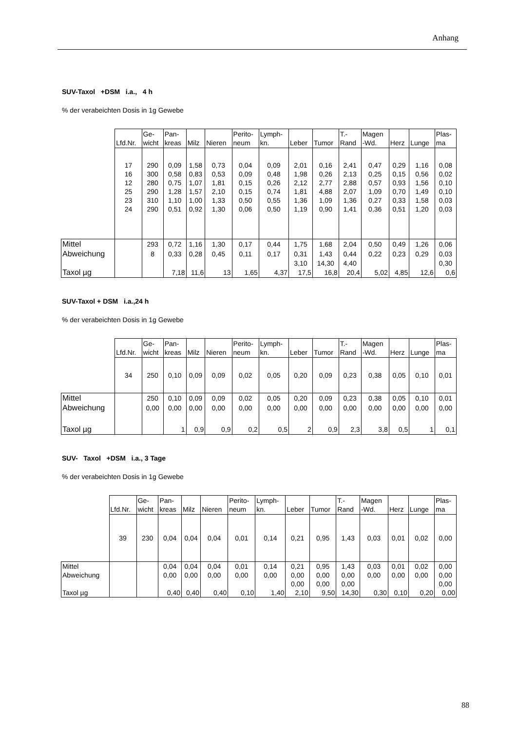Anhang
SUV-Taxol +DSM i.a., 4 h
% der verabeichten Dosis in 1g Gewebe
| | Lfd.Nr. | Ge- wicht | Pan- kreas | Milz | Nieren | Perito- neum | Lymph- kn. | Leber | Tumor | T.- Rand | Magen -Wd. | Herz | Lunge | Plas- ma |
| --- | --- | --- | --- | --- | --- | --- | --- | --- | --- | --- | --- | --- | --- | --- |
| | 17 | 290 | 0,09 | 1,58 | 0,73 | 0,04 | 0,09 | 2,01 | 0,16 | 2,41 | 0,47 | 0,29 | 1,16 | 0,08 |
| | 16 | 300 | 0,58 | 0,83 | 0,53 | 0,09 | 0,48 | 1,98 | 0,26 | 2,13 | 0,25 | 0,15 | 0,56 | 0,02 |
| | 12 | 280 | 0,75 | 1,07 | 1,81 | 0,15 | 0,26 | 2,12 | 2,77 | 2,88 | 0,57 | 0,93 | 1,56 | 0,10 |
| | 25 | 290 | 1,28 | 1,57 | 2,10 | 0,15 | 0,74 | 1,81 | 4,88 | 2,07 | 1,09 | 0,70 | 1,49 | 0,10 |
| | 23 | 310 | 1,10 | 1,00 | 1,33 | 0,50 | 0,55 | 1,36 | 1,09 | 1,36 | 0,27 | 0,33 | 1,58 | 0,03 |
| | 24 | 290 | 0,51 | 0,92 | 1,30 | 0,06 | 0,50 | 1,19 | 0,90 | 1,41 | 0,36 | 0,51 | 1,20 | 0,03 |
| Mittel | | 293 | 0,72 | 1,16 | 1,30 | 0,17 | 0,44 | 1,75 | 1,68 | 2,04 | 0,50 | 0,49 | 1,26 | 0,06 |
| Abweichung | | 8 | 0,33 | 0,28 | 0,45 | 0,11 | 0,17 | 0,31 | 1,43 | 0,44 | 0,22 | 0,23 | 0,29 | 0,03 |
| | | | | | | | | 3,10 | 14,30 | 4,40 | | | | 0,30 |
| Taxol µg | | | 7,18 | 11,6 | 13 | 1,65 | 4,37 | 17,5 | 16,8 | 20,4 | 5,02 | 4,85 | 12,6 | 0,6 |
SUV-Taxol + DSM i.a.,24 h
% der verabeichten Dosis in 1g Gewebe
| | Lfd.Nr. | Ge- wicht | Pan- kreas | Milz | Nieren | Perito- neum | Lymph- kn. | Leber | Tumor | T.- Rand | Magen -Wd. | Herz | Lunge | Plas- ma |
| --- | --- | --- | --- | --- | --- | --- | --- | --- | --- | --- | --- | --- | --- | --- |
| | 34 | 250 | 0,10 | 0,09 | 0,09 | 0,02 | 0,05 | 0,20 | 0,09 | 0,23 | 0,38 | 0,05 | 0,10 | 0,01 |
| Mittel | | 250 | 0,10 | 0,09 | 0,09 | 0,02 | 0,05 | 0,20 | 0,09 | 0,23 | 0,38 | 0,05 | 0,10 | 0,01 |
| Abweichung | | 0,00 | 0,00 | 0,00 | 0,00 | 0,00 | 0,00 | 0,00 | 0,00 | 0,00 | 0,00 | 0,00 | 0,00 | 0,00 |
| Taxol µg | | | 1 | 0,9 | 0,9 | 0,2 | 0,5 | 2 | 0,9 | 2,3 | 3,8 | 0,5 | 1 | 0,1 |
SUV- Taxol +DSM i.a., 3 Tage
% der verabeichten Dosis in 1g Gewebe
| | Lfd.Nr. | Ge- wicht | Pan- kreas | Milz | Nieren | Perito- neum | Lymph- kn. | Leber | Tumor | T.- Rand | Magen -Wd. | Herz | Lunge | Plas- ma |
| --- | --- | --- | --- | --- | --- | --- | --- | --- | --- | --- | --- | --- | --- | --- |
| | 39 | 230 | 0,04 | 0,04 | 0,04 | 0,01 | 0,14 | 0,21 | 0,95 | 1,43 | 0,03 | 0,01 | 0,02 | 0,00 |
| Mittel | | | 0,04 | 0,04 | 0,04 | 0,01 | 0,14 | 0,21 | 0,95 | 1,43 | 0,03 | 0,01 | 0,02 | 0,00 |
| Abweichung | | | 0,00 | 0,00 | 0,00 | 0,00 | 0,00 | 0,00 | 0,00 | 0,00 | 0,00 | 0,00 | 0,00 | 0,00 |
| | | | | | | | | 0,00 | 0,00 | 0,00 | | | | 0,00 |
| Taxol µg | | | 0,40 | 0,40 | 0,40 | 0,10 | 1,40 | 2,10 | 9,50 | 14,30 | 0,30 | 0,10 | 0,20 | 0,00 |
88